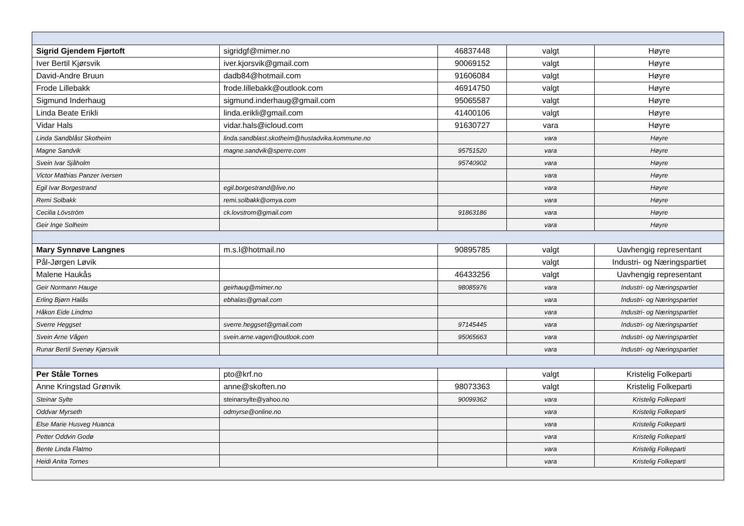| Sigrid Gjendem Fjørtoft | sigridgf@mimer.no | 46837448 | valgt | Høyre |
| Iver Bertil Kjørsvik | iver.kjorsvik@gmail.com | 90069152 | valgt | Høyre |
| David-Andre Bruun | dadb84@hotmail.com | 91606084 | valgt | Høyre |
| Frode Lillebakk | frode.lillebakk@outlook.com | 46914750 | valgt | Høyre |
| Sigmund Inderhaug | sigmund.inderhaug@gmail.com | 95065587 | valgt | Høyre |
| Linda Beate Erikli | linda.erikli@gmail.com | 41400106 | valgt | Høyre |
| Vidar Hals | vidar.hals@icloud.com | 91630727 | vara | Høyre |
| Linda Sandblåst Skotheim | linda.sandblast.skotheim@hustadvika.kommune.no | | vara | Høyre |
| Magne Sandvik | magne.sandvik@sperre.com | 95751520 | vara | Høyre |
| Svein Ivar Sjåholm | | 95740902 | vara | Høyre |
| Victor Mathias Panzer Iversen | | | vara | Høyre |
| Egil Ivar Borgestrand | egil.borgestrand@live.no | | vara | Høyre |
| Remi Solbakk | remi.solbakk@omya.com | | vara | Høyre |
| Cecilia Lövström | ck.lovstrom@gmail.com | 91863186 | vara | Høyre |
| Geir Inge Solheim | | | vara | Høyre |
| Mary Synnøve Langnes | m.s.l@hotmail.no | 90895785 | valgt | Uavhengig representant |
| Pål-Jørgen Løvik | | | valgt | Industri- og Næringspartiet |
| Malene Haukås | | 46433256 | valgt | Uavhengig representant |
| Geir Normann Hauge | geirhaug@mimer.no | 98085976 | vara | Industri- og Næringspartiet |
| Erling Bjørn Halås | ebhalas@gmail.com | | vara | Industri- og Næringspartiet |
| Håkon Eide Lindmo | | | vara | Industri- og Næringspartiet |
| Sverre Heggset | sverre.heggset@gmail.com | 97145445 | vara | Industri- og Næringspartiet |
| Svein Arne Vågen | svein.arne.vagen@outlook.com | 95065663 | vara | Industri- og Næringspartiet |
| Runar Bertil Svenøy Kjørsvik | | | vara | Industri- og Næringspartiet |
| Per Ståle Tornes | pto@krf.no | | valgt | Kristelig Folkeparti |
| Anne Kringstad Grønvik | anne@skoften.no | 98073363 | valgt | Kristelig Folkeparti |
| Steinar Sylte | steinarsylte@yahoo.no | 90099362 | vara | Kristelig Folkeparti |
| Oddvar Myrseth | odmyrse@online.no | | vara | Kristelig Folkeparti |
| Else Marie Husveg Huanca | | | vara | Kristelig Folkeparti |
| Petter Oddvin Godø | | | vara | Kristelig Folkeparti |
| Bente Linda Flatmo | | | vara | Kristelig Folkeparti |
| Heidi Anita Tornes | | | vara | Kristelig Folkeparti |